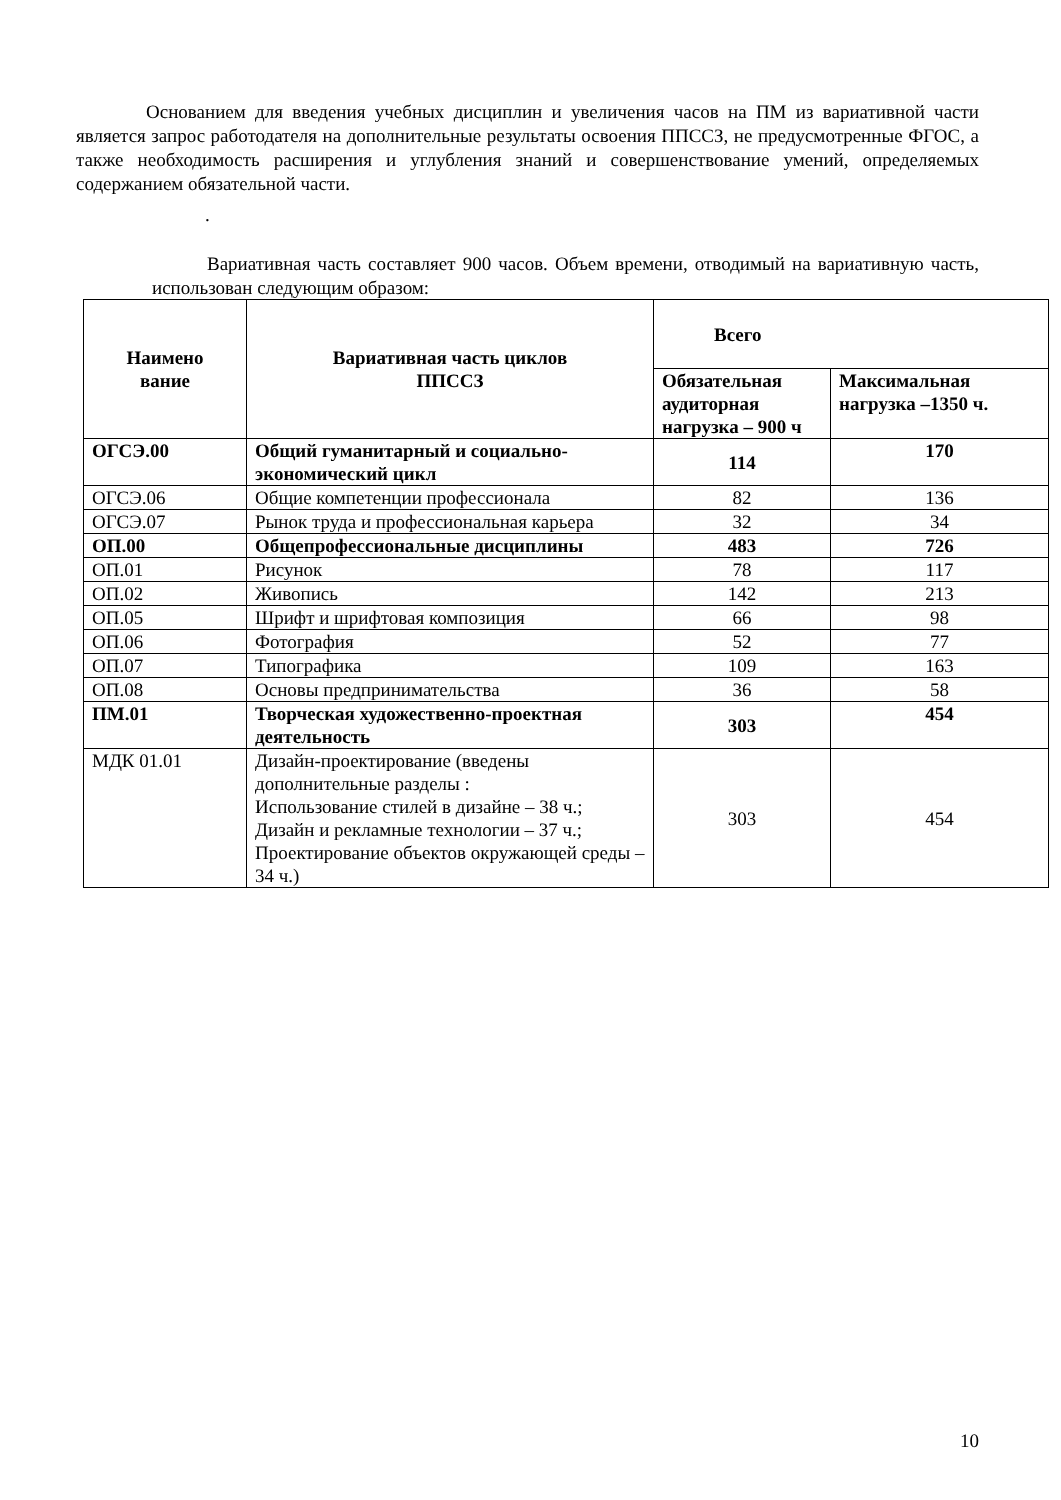Основанием для введения учебных дисциплин и увеличения часов на ПМ из вариативной части является запрос работодателя на дополнительные результаты освоения ППССЗ, не предусмотренные ФГОС, а также необходимость расширения и углубления знаний и совершенствование умений, определяемых содержанием обязательной части.
.
Вариативная часть составляет 900 часов. Объем времени, отводимый на вариативную часть, использован следующим образом:
| Наимено вание | Вариативная часть циклов ППССЗ | Всего | |
| --- | --- | --- | --- |
| | | Обязательная аудиторная нагрузка – 900 ч | Максимальная нагрузка –1350 ч. |
| ОГСЭ.00 | Общий гуманитарный и социально-экономический цикл | 114 | 170 |
| ОГСЭ.06 | Общие компетенции профессионала | 82 | 136 |
| ОГСЭ.07 | Рынок труда и профессиональная карьера | 32 | 34 |
| ОП.00 | Общепрофессиональные дисциплины | 483 | 726 |
| ОП.01 | Рисунок | 78 | 117 |
| ОП.02 | Живопись | 142 | 213 |
| ОП.05 | Шрифт и шрифтовая композиция | 66 | 98 |
| ОП.06 | Фотография | 52 | 77 |
| ОП.07 | Типографика | 109 | 163 |
| ОП.08 | Основы предпринимательства | 36 | 58 |
| ПМ.01 | Творческая художественно-проектная деятельность | 303 | 454 |
| МДК 01.01 | Дизайн-проектирование (введены дополнительные разделы : Использование стилей в дизайне – 38 ч.; Дизайн и рекламные технологии – 37 ч.; Проектирование объектов окружающей среды – 34 ч.) | 303 | 454 |
10